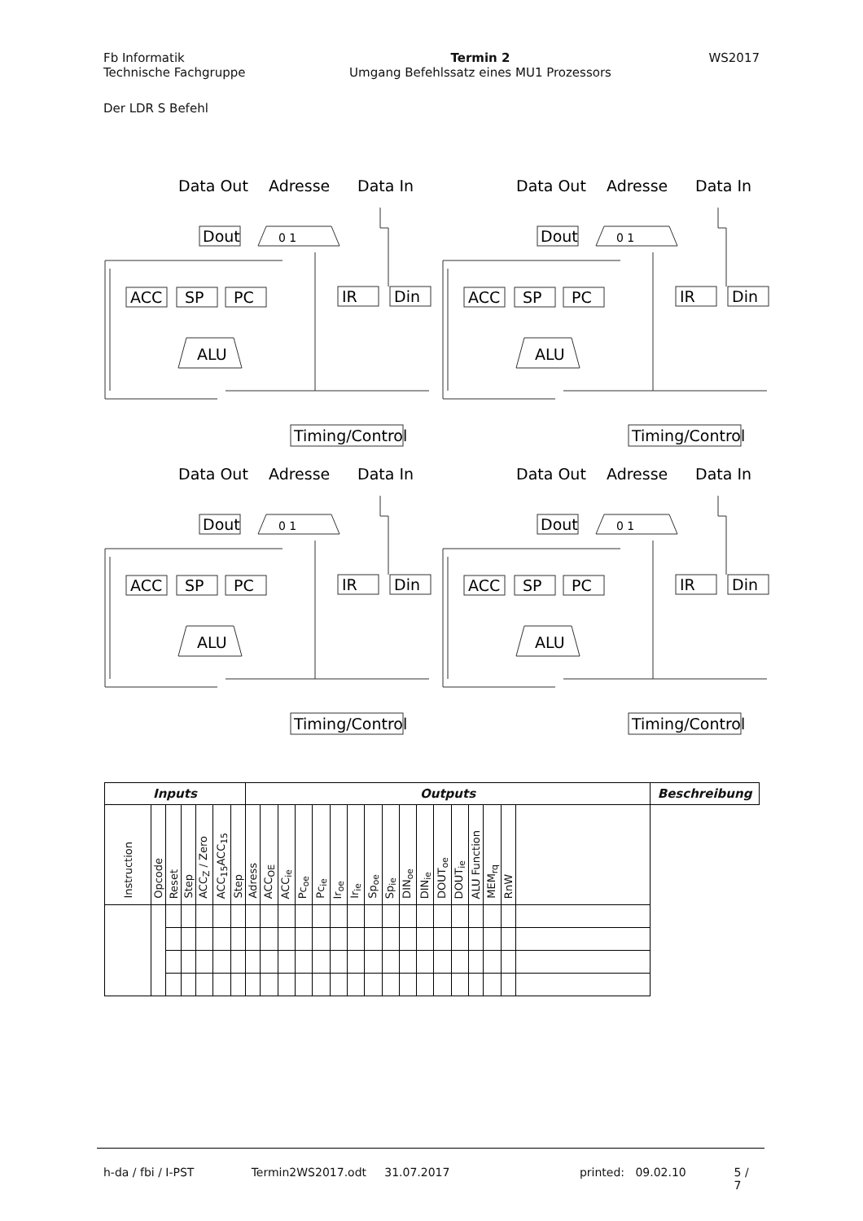Fb Informatik
Technische Fachgruppe
Termin 2
Umgang Befehlssatz eines MU1 Prozessors
WS2017
Der LDR S Befehl
Data Out
Adresse
Data In
Dout
0 1
ACC
SP
PC
IR
Din
ALU
Timing/Control
Data Out
Adresse
Data In
Dout
0 1
ACC
SP
PC
IR
Din
ALU
Timing/Control
Data Out
Adresse
Data In
Dout
0 1
ACC
SP
PC
IR
Din
ALU
Timing/Control
Data Out
Adresse
Data In
Dout
0 1
ACC
SP
PC
IR
Din
ALU
Timing/Control
| Inputs | | | | | | | Outputs | | | | | | | | | | | | | | | | | Beschreibung |
| --- | --- | --- | --- | --- | --- | --- | --- | --- | --- | --- | --- | --- | --- | --- | --- | --- | --- | --- | --- | --- | --- | --- | --- | --- |
| Instruction | Opcode | Reset | Step | ACC<sub>Z</sub> / Zero | ACC<sub>15</sub>ACC<sub>15</sub> | Step | Adress | ACC<sub>OE</sub> | ACC<sub>ie</sub> | Pc<sub>oe</sub> | Pc<sub>ie</sub> | Ir<sub>oe</sub> | Ir<sub>ie</sub> | Sp<sub>oe</sub> | Sp<sub>ie</sub> | DIN<sub>oe</sub> | DIN<sub>ie</sub> | DOUT<sub>oe</sub> | DOUT<sub>ie</sub> | ALU Function | MEM<sub>rq</sub> | RnW | | |
h-da / fbi / I-PST Termin2WS2017.odt 31.07.2017 printed: 09.02.10 5 / 7